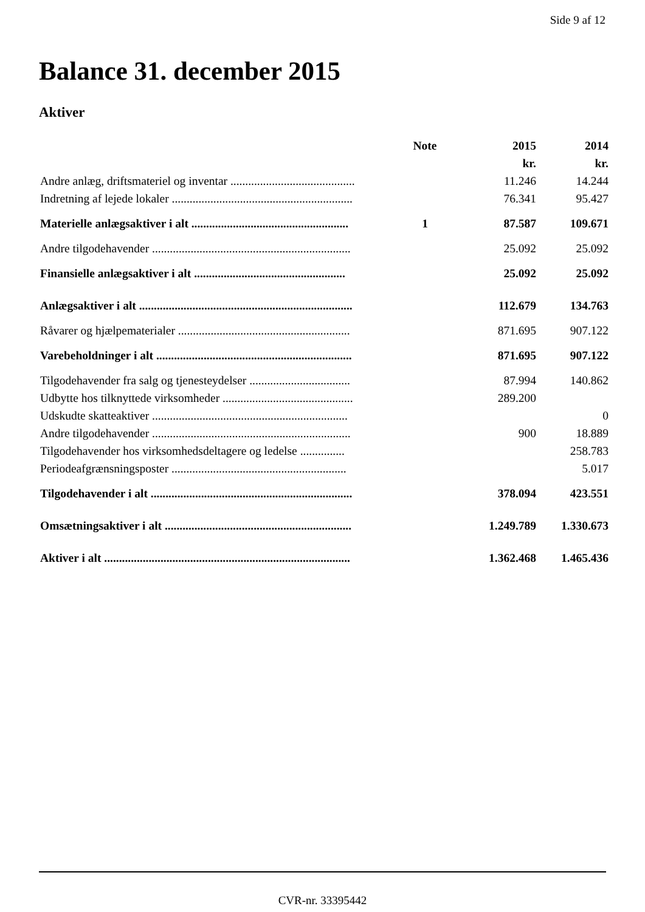Side 9 af 12
Balance 31. december 2015
Aktiver
| | Note | 2015 | 2014 |
| --- | --- | --- | --- |
| | | kr. | kr. |
| Andre anlæg, driftsmateriel og inventar .......................................... | | 11.246 | 14.244 |
| Indretning af lejede lokaler ............................................................. | | 76.341 | 95.427 |
| Materielle anlægsaktiver i alt ..................................................... | 1 | 87.587 | 109.671 |
| Andre tilgodehavender ................................................................... | | 25.092 | 25.092 |
| Finansielle anlægsaktiver i alt ................................................... | | 25.092 | 25.092 |
| Anlægsaktiver i alt ........................................................................ | | 112.679 | 134.763 |
| Råvarer og hjælpematerialer .......................................................... | | 871.695 | 907.122 |
| Varebeholdninger i alt .................................................................. | | 871.695 | 907.122 |
| Tilgodehavender fra salg og tjenesteydelser .................................. | | 87.994 | 140.862 |
| Udbytte hos tilknyttede virksomheder ............................................ | | 289.200 | |
| Udskudte skatteaktiver .................................................................. | | | 0 |
| Andre tilgodehavender ................................................................... | | 900 | 18.889 |
| Tilgodehavender hos virksomhedsdeltagere og ledelse ............... | | | 258.783 |
| Periodeafgrænsningsposter ........................................................... | | | 5.017 |
| Tilgodehavender i alt .................................................................... | | 378.094 | 423.551 |
| Omsætningsaktiver i alt ............................................................... | | 1.249.789 | 1.330.673 |
| Aktiver i alt ................................................................................... | | 1.362.468 | 1.465.436 |
CVR-nr. 33395442